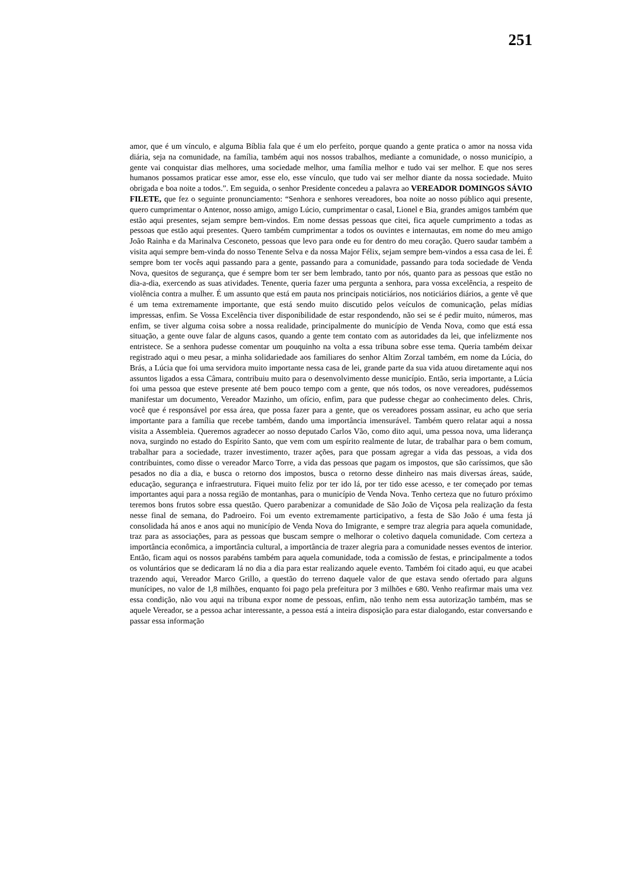251
amor, que é um vínculo, e alguma Bíblia fala que é um elo perfeito, porque quando a gente pratica o amor na nossa vida diária, seja na comunidade, na família, também aqui nos nossos trabalhos, mediante a comunidade, o nosso município, a gente vai conquistar dias melhores, uma sociedade melhor, uma família melhor e tudo vai ser melhor. E que nos seres humanos possamos praticar esse amor, esse elo, esse vínculo, que tudo vai ser melhor diante da nossa sociedade. Muito obrigada e boa noite a todos.”. Em seguida, o senhor Presidente concedeu a palavra ao VEREADOR DOMINGOS SÁVIO FILETE, que fez o seguinte pronunciamento: “Senhora e senhores vereadores, boa noite ao nosso público aqui presente, quero cumprimentar o Antenor, nosso amigo, amigo Lúcio, cumprimentar o casal, Lionel e Bia, grandes amigos também que estão aqui presentes, sejam sempre bem-vindos. Em nome dessas pessoas que citei, fica aquele cumprimento a todas as pessoas que estão aqui presentes. Quero também cumprimentar a todos os ouvintes e internautas, em nome do meu amigo João Rainha e da Marinalva Cesconeto, pessoas que levo para onde eu for dentro do meu coração. Quero saudar também a visita aqui sempre bem-vinda do nosso Tenente Selva e da nossa Major Félix, sejam sempre bem-vindos a essa casa de lei. É sempre bom ter vocês aqui passando para a gente, passando para a comunidade, passando para toda sociedade de Venda Nova, quesitos de segurança, que é sempre bom ter ser bem lembrado, tanto por nós, quanto para as pessoas que estão no dia-a-dia, exercendo as suas atividades. Tenente, queria fazer uma pergunta a senhora, para vossa excelência, a respeito de violência contra a mulher. É um assunto que está em pauta nos principais noticiários, nos noticiários diários, a gente vê que é um tema extremamente importante, que está sendo muito discutido pelos veículos de comunicação, pelas mídias impressas, enfim. Se Vossa Excelência tiver disponibilidade de estar respondendo, não sei se é pedir muito, números, mas enfim, se tiver alguma coisa sobre a nossa realidade, principalmente do município de Venda Nova, como que está essa situação, a gente ouve falar de alguns casos, quando a gente tem contato com as autoridades da lei, que infelizmente nos entristece. Se a senhora pudesse comentar um pouquinho na volta a essa tribuna sobre esse tema. Queria também deixar registrado aqui o meu pesar, a minha solidariedade aos familiares do senhor Altim Zorzal também, em nome da Lúcia, do Brás, a Lúcia que foi uma servidora muito importante nessa casa de lei, grande parte da sua vida atuou diretamente aqui nos assuntos ligados a essa Câmara, contribuiu muito para o desenvolvimento desse município. Então, seria importante, a Lúcia foi uma pessoa que esteve presente até bem pouco tempo com a gente, que nós todos, os nove vereadores, pudéssemos manifestar um documento, Vereador Mazinho, um ofício, enfim, para que pudesse chegar ao conhecimento deles. Chris, você que é responsável por essa área, que possa fazer para a gente, que os vereadores possam assinar, eu acho que seria importante para a família que recebe também, dando uma importância imensurável. Também quero relatar aqui a nossa visita a Assembleia. Queremos agradecer ao nosso deputado Carlos Vão, como dito aqui, uma pessoa nova, uma liderança nova, surgindo no estado do Espírito Santo, que vem com um espírito realmente de lutar, de trabalhar para o bem comum, trabalhar para a sociedade, trazer investimento, trazer ações, para que possam agregar a vida das pessoas, a vida dos contribuintes, como disse o vereador Marco Torre, a vida das pessoas que pagam os impostos, que são caríssimos, que são pesados no dia a dia, e busca o retorno dos impostos, busca o retorno desse dinheiro nas mais diversas áreas, saúde, educação, segurança e infraestrutura. Fiquei muito feliz por ter ido lá, por ter tido esse acesso, e ter começado por temas importantes aqui para a nossa região de montanhas, para o município de Venda Nova. Tenho certeza que no futuro próximo teremos bons frutos sobre essa questão. Quero parabenizar a comunidade de São João de Viçosa pela realização da festa nesse final de semana, do Padroeiro. Foi um evento extremamente participativo, a festa de São João é uma festa já consolidada há anos e anos aqui no município de Venda Nova do Imigrante, e sempre traz alegria para aquela comunidade, traz para as associações, para as pessoas que buscam sempre o melhorar o coletivo daquela comunidade. Com certeza a importância econômica, a importância cultural, a importância de trazer alegria para a comunidade nesses eventos de interior. Então, ficam aqui os nossos parabéns também para aquela comunidade, toda a comissão de festas, e principalmente a todos os voluntários que se dedicaram lá no dia a dia para estar realizando aquele evento. Também foi citado aqui, eu que acabei trazendo aqui, Vereador Marco Grillo, a questão do terreno daquele valor de que estava sendo ofertado para alguns munícipes, no valor de 1,8 milhões, enquanto foi pago pela prefeitura por 3 milhões e 680. Venho reafirmar mais uma vez essa condição, não vou aqui na tribuna expor nome de pessoas, enfim, não tenho nem essa autorização também, mas se aquele Vereador, se a pessoa achar interessante, a pessoa está a inteira disposição para estar dialogando, estar conversando e passar essa informação